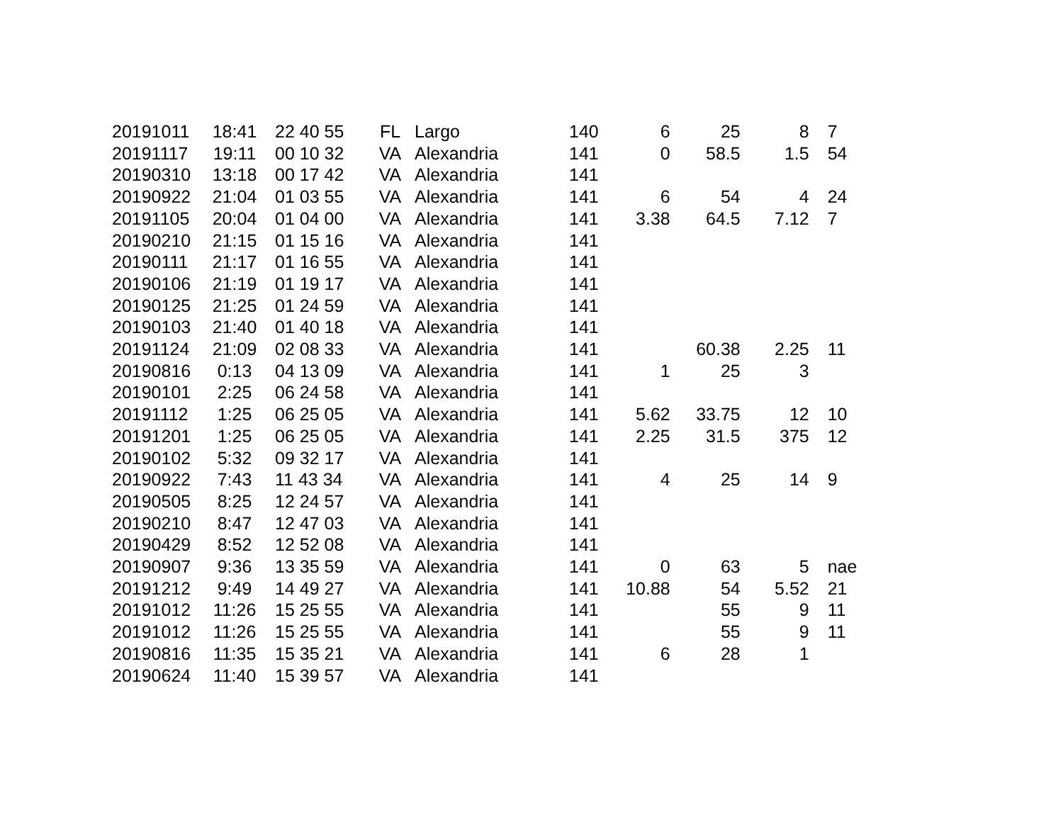| 20191011 | 18:41 | 22 40 55 | FL | Largo | 140 | 6 | 25 | 8 | 7 |
| 20191117 | 19:11 | 00 10 32 | VA | Alexandria | 141 | 0 | 58.5 | 1.5 | 54 |
| 20190310 | 13:18 | 00 17 42 | VA | Alexandria | 141 | | | | |
| 20190922 | 21:04 | 01 03 55 | VA | Alexandria | 141 | 6 | 54 | 4 | 24 |
| 20191105 | 20:04 | 01 04 00 | VA | Alexandria | 141 | 3.38 | 64.5 | 7.12 | 7 |
| 20190210 | 21:15 | 01 15 16 | VA | Alexandria | 141 | | | | |
| 20190111 | 21:17 | 01 16 55 | VA | Alexandria | 141 | | | | |
| 20190106 | 21:19 | 01 19 17 | VA | Alexandria | 141 | | | | |
| 20190125 | 21:25 | 01 24 59 | VA | Alexandria | 141 | | | | |
| 20190103 | 21:40 | 01 40 18 | VA | Alexandria | 141 | | | | |
| 20191124 | 21:09 | 02 08 33 | VA | Alexandria | 141 | | 60.38 | 2.25 | 11 |
| 20190816 | 0:13 | 04 13 09 | VA | Alexandria | 141 | 1 | 25 | 3 | |
| 20190101 | 2:25 | 06 24 58 | VA | Alexandria | 141 | | | | |
| 20191112 | 1:25 | 06 25 05 | VA | Alexandria | 141 | 5.62 | 33.75 | 12 | 10 |
| 20191201 | 1:25 | 06 25 05 | VA | Alexandria | 141 | 2.25 | 31.5 | 375 | 12 |
| 20190102 | 5:32 | 09 32 17 | VA | Alexandria | 141 | | | | |
| 20190922 | 7:43 | 11 43 34 | VA | Alexandria | 141 | 4 | 25 | 14 | 9 |
| 20190505 | 8:25 | 12 24 57 | VA | Alexandria | 141 | | | | |
| 20190210 | 8:47 | 12 47 03 | VA | Alexandria | 141 | | | | |
| 20190429 | 8:52 | 12 52 08 | VA | Alexandria | 141 | | | | |
| 20190907 | 9:36 | 13 35 59 | VA | Alexandria | 141 | 0 | 63 | 5 | nae |
| 20191212 | 9:49 | 14 49 27 | VA | Alexandria | 141 | 10.88 | 54 | 5.52 | 21 |
| 20191012 | 11:26 | 15 25 55 | VA | Alexandria | 141 | | 55 | 9 | 11 |
| 20191012 | 11:26 | 15 25 55 | VA | Alexandria | 141 | | 55 | 9 | 11 |
| 20190816 | 11:35 | 15 35 21 | VA | Alexandria | 141 | 6 | 28 | 1 | |
| 20190624 | 11:40 | 15 39 57 | VA | Alexandria | 141 | | | | |